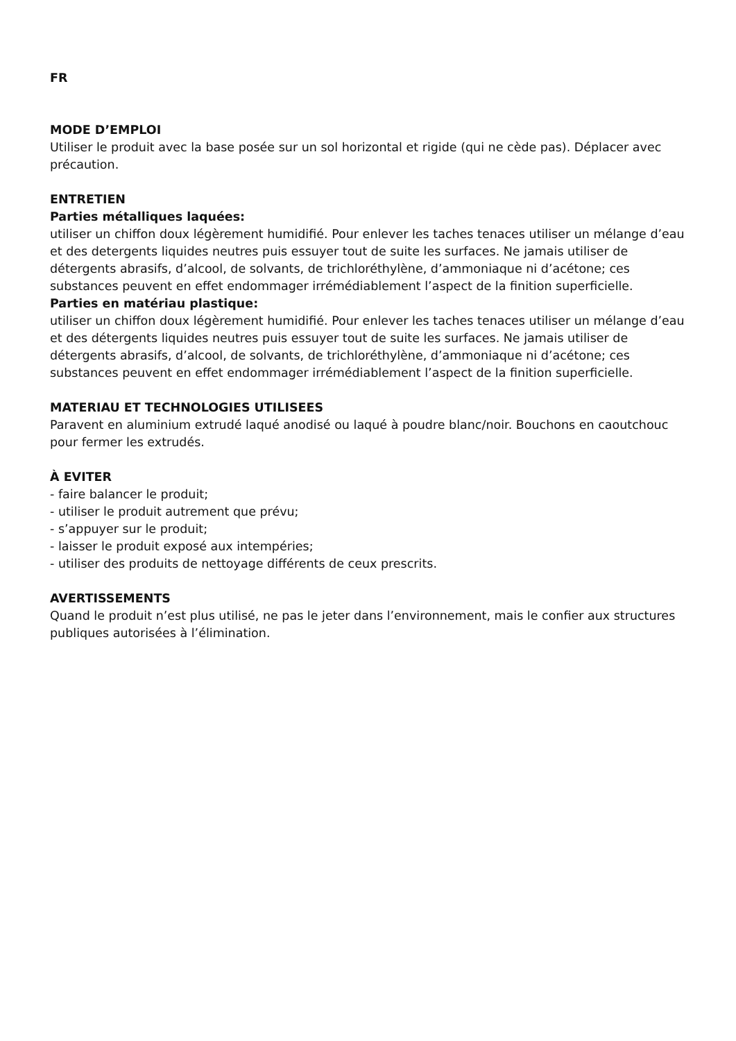FR
MODE D’EMPLOI
Utiliser le produit avec la base posée sur un sol horizontal et rigide (qui ne cède pas). Déplacer avec précaution.
ENTRETIEN
Parties métalliques laquées:
utiliser un chiffon doux légèrement humidifié. Pour enlever les taches tenaces utiliser un mélange d’eau et des detergents liquides neutres puis essuyer tout de suite les surfaces. Ne jamais utiliser de détergents abrasifs, d’alcool, de solvants, de trichloréthylène, d’ammoniaque ni d’acétone; ces substances peuvent en effet endommager irrémédiablement l’aspect de la finition superficielle.
Parties en matériau plastique:
utiliser un chiffon doux légèrement humidifié. Pour enlever les taches tenaces utiliser un mélange d’eau et des détergents liquides neutres puis essuyer tout de suite les surfaces. Ne jamais utiliser de détergents abrasifs, d’alcool, de solvants, de trichloréthylène, d’ammoniaque ni d’acétone; ces substances peuvent en effet endommager irrémédiablement l’aspect de la finition superficielle.
MATERIAU ET TECHNOLOGIES UTILISEES
Paravent en aluminium extrudé laqué anodisé ou laqué à poudre blanc/noir. Bouchons en caoutchouc pour fermer les extrudés.
À EVITER
- faire balancer le produit;
- utiliser le produit autrement que prévu;
- s’appuyer sur le produit;
- laisser le produit exposé aux intempéries;
- utiliser des produits de nettoyage différents de ceux prescrits.
AVERTISSEMENTS
Quand le produit n’est plus utilisé, ne pas le jeter dans l’environnement, mais le confier aux structures publiques autorisées à l’élimination.